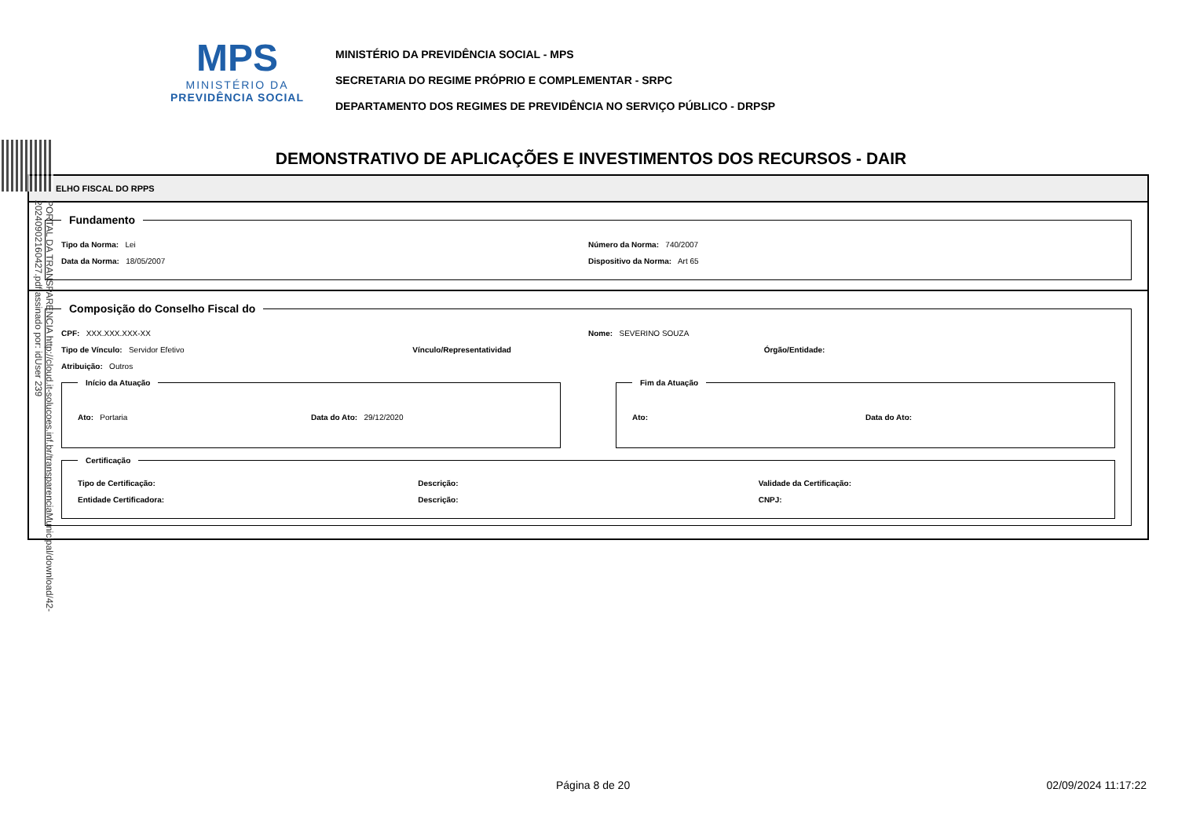MPS
MINISTÉRIO DA
PREVIDÊNCIA SOCIAL
MINISTÉRIO DA PREVIDÊNCIA SOCIAL - MPS
SECRETARIA DO REGIME PRÓPRIO E COMPLEMENTAR - SRPC
DEPARTAMENTO DOS REGIMES DE PREVIDÊNCIA NO SERVIÇO PÚBLICO - DRPSP
PORTAL DA TRANSPARENCIA http://cloud.it-solucoes.inf.br/transparenciaMunicipal/download/42-20240902160427.pdf assinado por: idUser 239
DEMONSTRATIVO DE APLICAÇÕES E INVESTIMENTOS DOS RECURSOS - DAIR
ELHO FISCAL DO RPPS
Fundamento
Tipo da Norma: Lei Número da Norma: 740/2007
Data da Norma: 18/05/2007 Dispositivo da Norma: Art 65
Composição do Conselho Fiscal do
CPF: XXX.XXX.XXX-XX Nome: SEVERINO SOUZA
Tipo de Vínculo: Servidor Efetivo Vínculo/Representatividad Órgão/Entidade:
Atribuição: Outros
Início da Atuação
Ato: Portaria Data do Ato: 29/12/2020
Fim da Atuação
Ato: Data do Ato:
Certificação
Tipo de Certificação: Descrição: Validade da Certificação:
Entidade Certificadora: Descrição: CNPJ:
Página 8 de 20 02/09/2024 11:17:22